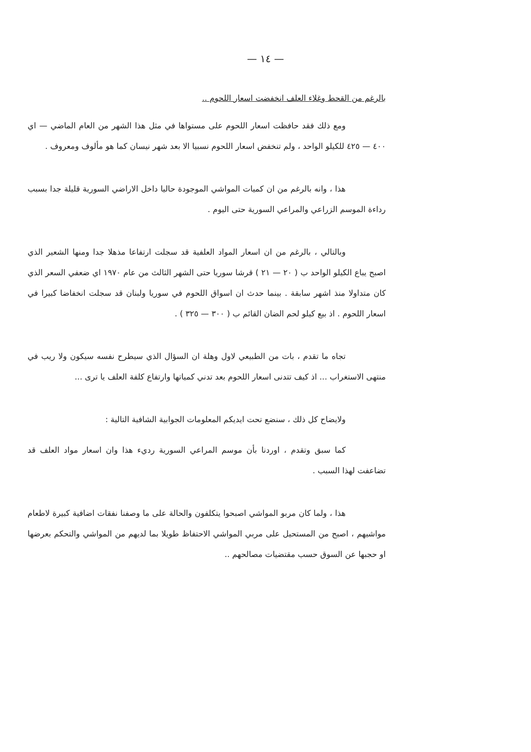— ١٤ —
بالرغم من القحط وغلاء العلف انخفضت اسعار اللحوم ..
ومع ذلك فقد حافظت اسعار اللحوم على مستواها في مثل هذا الشهر من العام الماضي — اي ٤٠٠ — ٤٢٥ للكيلو الواحد ، ولم تنخفض اسعار اللحوم نسبيا الا بعد شهر نيسان كما هو مألوف ومعروف .
هذا ، وانه بالرغم من ان كميات المواشي الموجودة حاليا داخل الاراضي السورية قليلة جدا بسبب رداءة الموسم الزراعي والمراعي السورية حتى اليوم .
وبالتالي ، بالرغم من ان اسعار المواد العلفية قد سجلت ارتفاعا مذهلا جدا ومنها الشعير الذي اصبح يباع الكيلو الواحد ب ( ٢٠ — ٢١ ) قرشا سوريا حتى الشهر الثالث من عام ١٩٧٠ اي ضعفي السعر الذي كان متداولا منذ اشهر سابقة . بينما حدث ان اسواق اللحوم في سوريا ولبنان قد سجلت انخفاضا كبيرا في اسعار اللحوم . اذ بيع كيلو لحم الضان القائم ب ( ٣٠٠ — ٣٢٥ ) .
تجاه ما تقدم ، بات من الطبيعي لاول وهلة ان السؤال الذي سيطرح نفسه سيكون ولا ريب في منتهى الاستغراب ... اذ كيف تتدنى اسعار اللحوم بعد تدني كمياتها وارتفاع كلفة العلف يا ترى ...
ولايضاح كل ذلك ، سنضع تحت ايديكم المعلومات الجوابية الشافية التالية :
كما سبق وتقدم ، اوردنا بأن موسم المراعي السورية رديء هذا وان اسعار مواد العلف قد تضاعفت لهذا السبب .
هذا ، ولما كان مربو المواشي اصبحوا يتكلفون والحالة على ما وصفنا نفقات اضافية كبيرة لاطعام مواشيهم ، اصبح من المستحيل على مربي المواشي الاحتفاظ طويلا بما لديهم من المواشي والتحكم بعرضها او حجبها عن السوق حسب مقتضيات مصالحهم ..